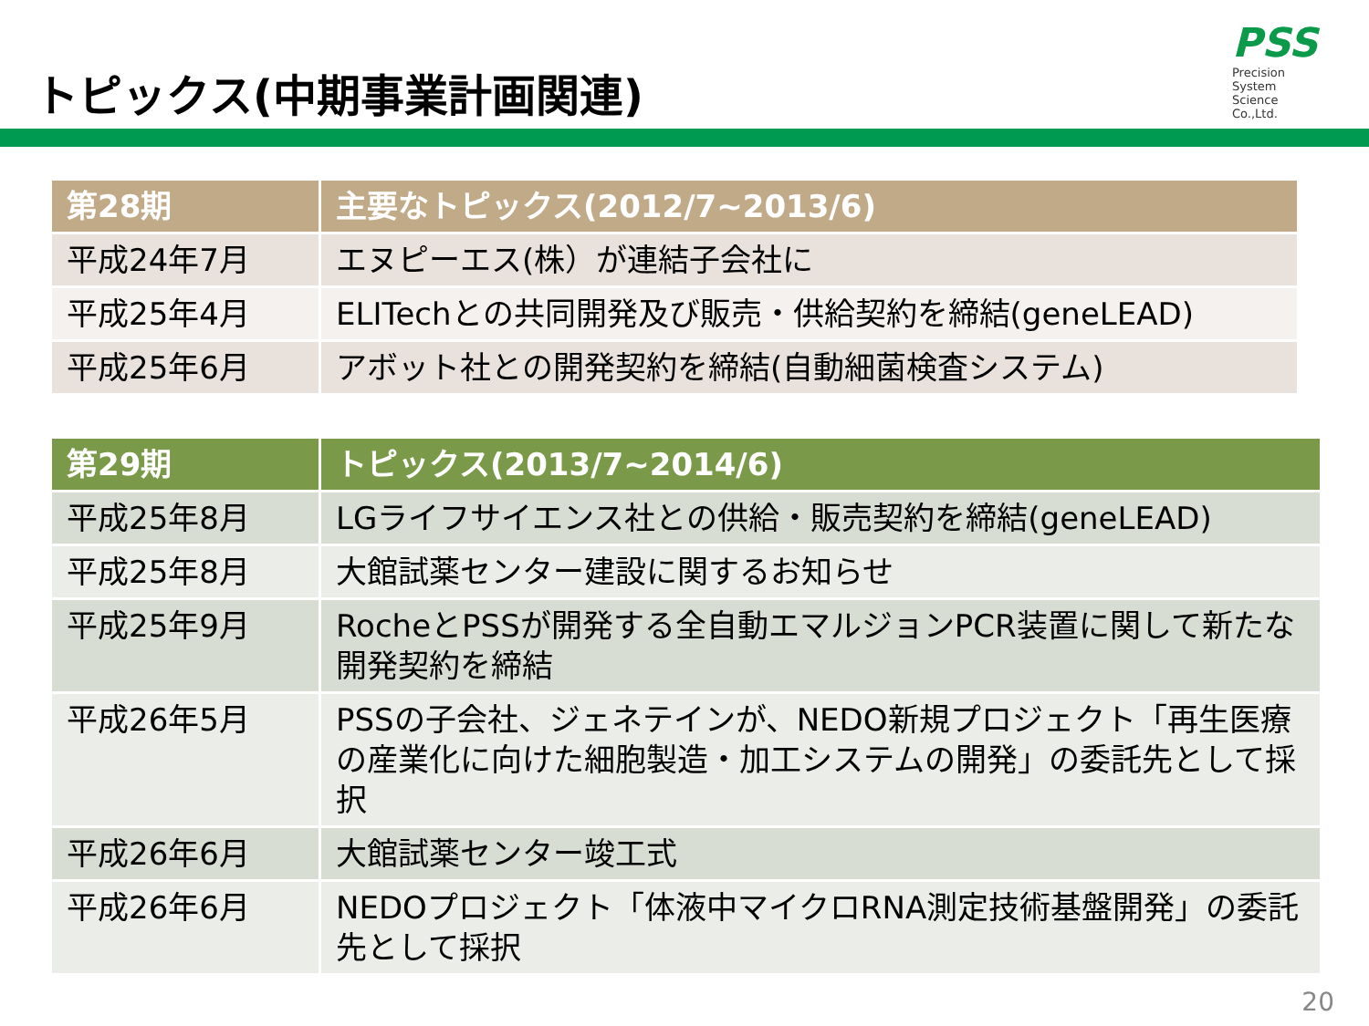トピックス(中期事業計画関連)
PSS
Precision
System
Science
Co.,Ltd.
| 第28期 | 主要なトピックス(2012/7~2013/6) |
| --- | --- |
| 平成24年7月 | エヌピーエス(株）が連結子会社に |
| 平成25年4月 | ELITechとの共同開発及び販売・供給契約を締結(geneLEAD) |
| 平成25年6月 | アボット社との開発契約を締結(自動細菌検査システム) |
| 第29期 | トピックス(2013/7~2014/6) |
| --- | --- |
| 平成25年8月 | LGライフサイエンス社との供給・販売契約を締結(geneLEAD) |
| 平成25年8月 | 大館試薬センター建設に関するお知らせ |
| 平成25年9月 | RocheとPSSが開発する全自動エマルジョンPCR装置に関して新たな開発契約を締結 |
| 平成26年5月 | PSSの子会社、ジェネテインが、NEDO新規プロジェクト「再生医療の産業化に向けた細胞製造・加工システムの開発」の委託先として採択 |
| 平成26年6月 | 大館試薬センター竣工式 |
| 平成26年6月 | NEDOプロジェクト「体液中マイクロRNA測定技術基盤開発」の委託先として採択 |
20